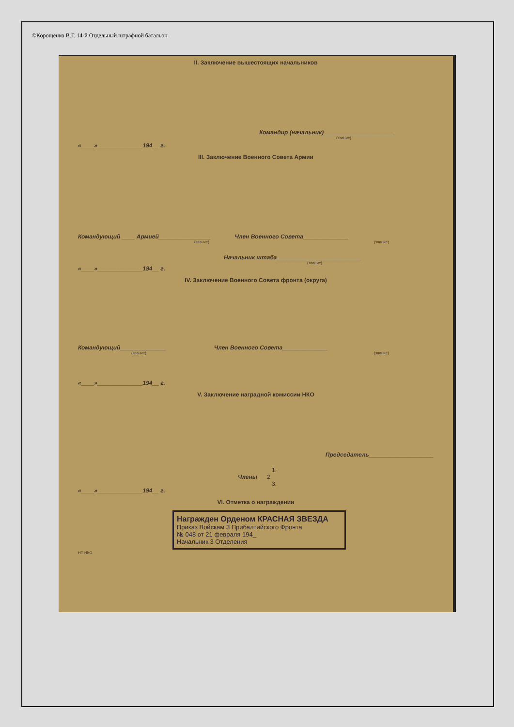©Корощенко В.Г. 14-й Отдельный штрафной батальон
II. Заключение вышестоящих начальников
Командир (начальник)______________________
(звание)
«____»______________194__ г.
III. Заключение Военного Совета Армии
Командующий ____ Армией________________ Член Военного Совета______________
(звание) (звание)
Начальник штаба__________________________
(звание)
«____»______________194__ г.
IV. Заключение Военного Совета фронта (округа)
Командующий______________ Член Военного Совета______________
(звание) (звание)
«____»______________194__ г.
V. Заключение наградной комиссии НКО
Председатель____________________
1.
Члены 2.
3.
«____»______________194__ г.
VI. Отметка о награждении
Награжден Орденом КРАСНАЯ ЗВЕЗДА
Приказ Войскам 3 Прибалтийского Фронта
№ 048 от 21 февраля 194_
Начальник 3 Отделения
НТ НКО.